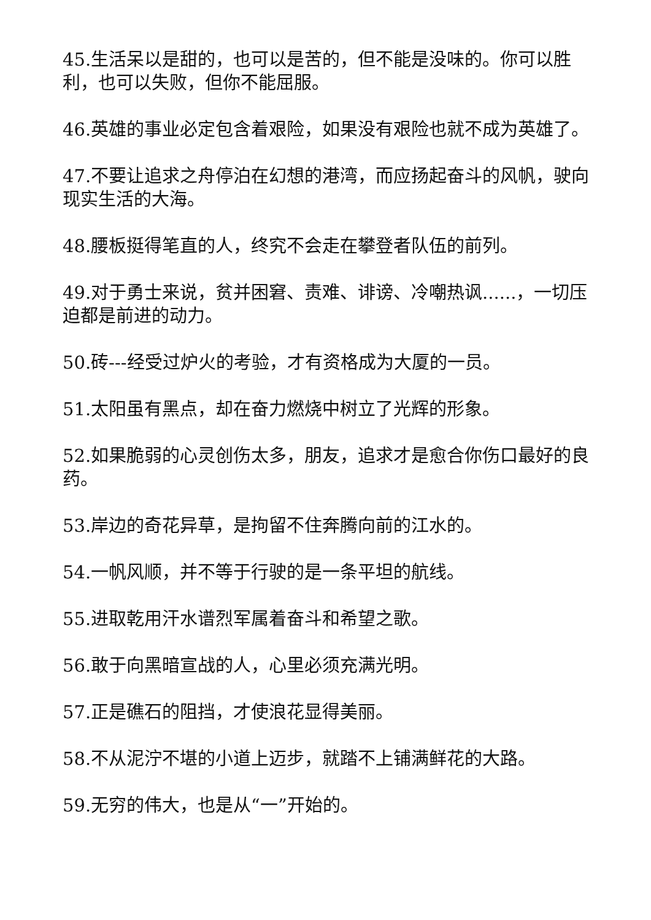45.生活呆以是甜的，也可以是苦的，但不能是没味的。你可以胜利，也可以失败，但你不能屈服。
46.英雄的事业必定包含着艰险，如果没有艰险也就不成为英雄了。
47.不要让追求之舟停泊在幻想的港湾，而应扬起奋斗的风帆，驶向现实生活的大海。
48.腰板挺得笔直的人，终究不会走在攀登者队伍的前列。
49.对于勇士来说，贫并困窘、责难、诽谤、冷嘲热讽......，一切压迫都是前进的动力。
50.砖---经受过炉火的考验，才有资格成为大厦的一员。
51.太阳虽有黑点，却在奋力燃烧中树立了光辉的形象。
52.如果脆弱的心灵创伤太多，朋友，追求才是愈合你伤口最好的良药。
53.岸边的奇花异草，是拘留不住奔腾向前的江水的。
54.一帆风顺，并不等于行驶的是一条平坦的航线。
55.进取乾用汗水谱烈军属着奋斗和希望之歌。
56.敢于向黑暗宣战的人，心里必须充满光明。
57.正是礁石的阻挡，才使浪花显得美丽。
58.不从泥泞不堪的小道上迈步，就踏不上铺满鲜花的大路。
59.无穷的伟大，也是从“一”开始的。